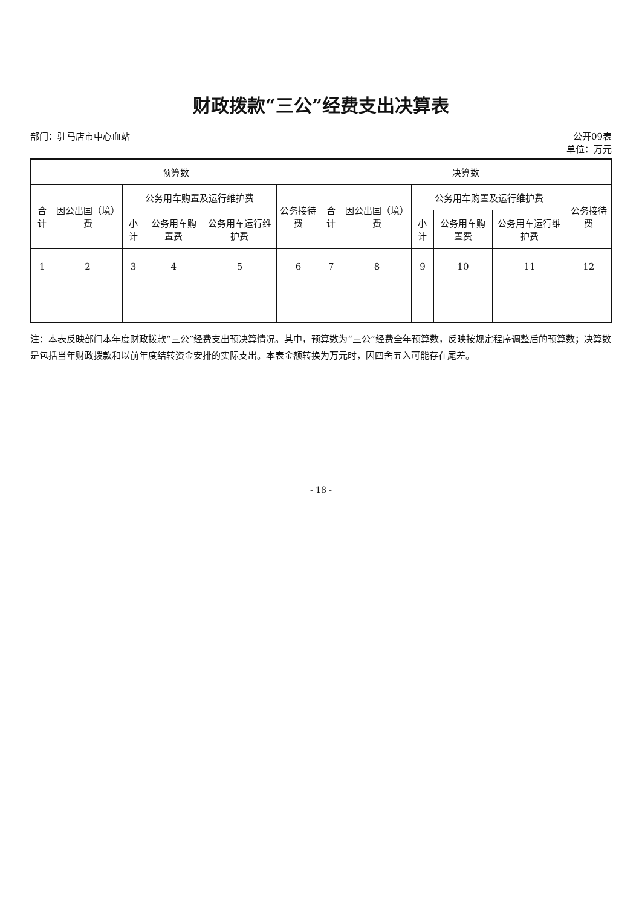财政拨款“三公”经费支出决算表
部门：驻马店市中心血站 公开09表
单位：万元
| 预算数 | | | | | | 决算数 | | | | | |
| --- | --- | --- | --- | --- | --- | --- | --- | --- | --- | --- | --- |
| 合计 | 因公出国（境）费 | 公务用车购置及运行维护费 | | | 公务接待费 | 合计 | 因公出国（境）费 | 公务用车购置及运行维护费 | | | 公务接待费 |
| | | 小计 | 公务用车购置费 | 公务用车运行维护费 | | | | 小计 | 公务用车购置费 | 公务用车运行维护费 | |
| 1 | 2 | 3 | 4 | 5 | 6 | 7 | 8 | 9 | 10 | 11 | 12 |
注：本表反映部门本年度财政拨款“三公”经费支出预决算情况。其中，预算数为“三公”经费全年预算数，反映按规定程序调整后的预算数；决算数是包括当年财政拨款和以前年度结转资金安排的实际支出。本表金额转换为万元时，因四舍五入可能存在尾差。
- 18 -